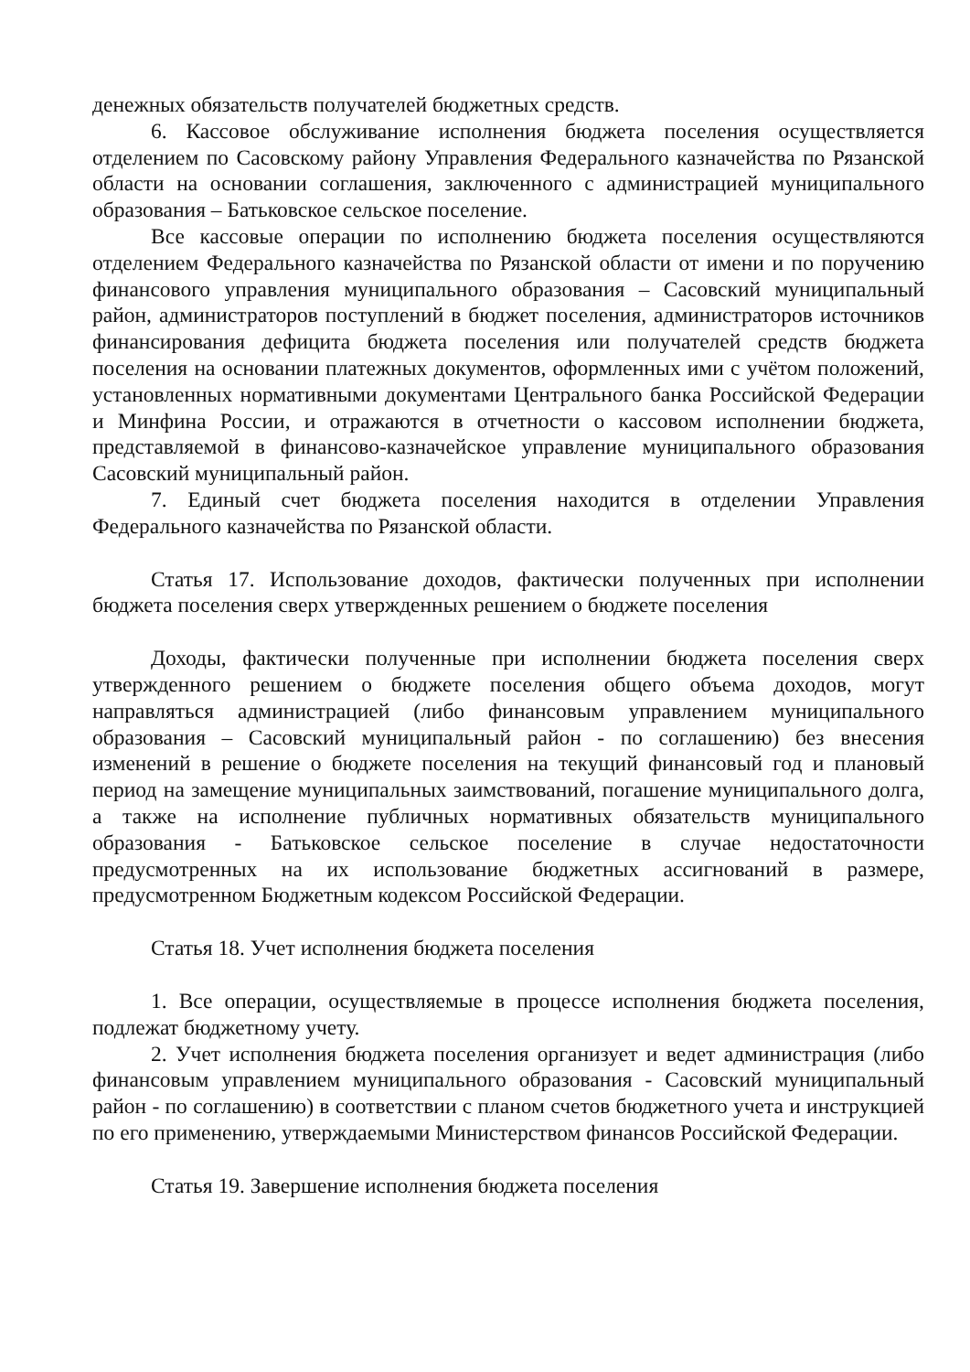денежных обязательств получателей бюджетных средств.
6. Кассовое обслуживание исполнения бюджета поселения осуществляется отделением по Сасовскому району Управления Федерального казначейства по Рязанской области на основании соглашения, заключенного с администрацией муниципального образования – Батьковское сельское поселение.
Все кассовые операции по исполнению бюджета поселения осуществляются отделением Федерального казначейства по Рязанской области от имени и по поручению финансового управления муниципального образования – Сасовский муниципальный район, администраторов поступлений в бюджет поселения, администраторов источников финансирования дефицита бюджета поселения или получателей средств бюджета поселения на основании платежных документов, оформленных ими с учётом положений, установленных нормативными документами Центрального банка Российской Федерации и Минфина России, и отражаются в отчетности о кассовом исполнении бюджета, представляемой в финансово-казначейское управление муниципального образования Сасовский муниципальный район.
7. Единый счет бюджета поселения находится в отделении Управления Федерального казначейства по Рязанской области.
Статья 17. Использование доходов, фактически полученных при исполнении бюджета поселения сверх утвержденных решением о бюджете поселения
Доходы, фактически полученные при исполнении бюджета поселения сверх утвержденного решением о бюджете поселения общего объема доходов, могут направляться администрацией (либо финансовым управлением муниципального образования – Сасовский муниципальный район - по соглашению) без внесения изменений в решение о бюджете поселения на текущий финансовый год и плановый период на замещение муниципальных заимствований, погашение муниципального долга, а также на исполнение публичных нормативных обязательств муниципального образования - Батьковское сельское поселение в случае недостаточности предусмотренных на их использование бюджетных ассигнований в размере, предусмотренном Бюджетным кодексом Российской Федерации.
Статья 18. Учет исполнения бюджета поселения
1. Все операции, осуществляемые в процессе исполнения бюджета поселения, подлежат бюджетному учету.
2. Учет исполнения бюджета поселения организует и ведет администрация (либо финансовым управлением муниципального образования - Сасовский муниципальный район - по соглашению) в соответствии с планом счетов бюджетного учета и инструкцией по его применению, утверждаемыми Министерством финансов Российской Федерации.
Статья 19. Завершение исполнения бюджета поселения